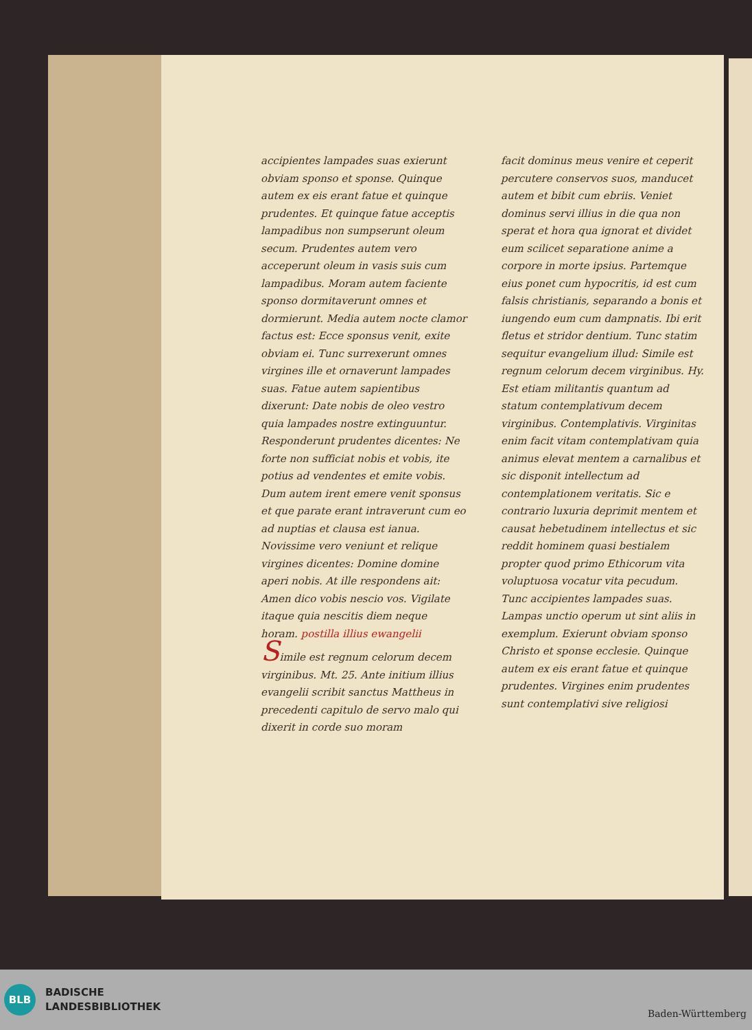accipientes lampades suas exierunt obviam sponso et sponse. Quinque autem ex eis erant fatue et quinque prudentes. Et quinque fatue acceptis lampadibus non sumpserunt oleum secum. Prudentes autem vero acceperunt oleum in vasis suis cum lampadibus. Moram autem faciente sponso dormitaverunt omnes et dormierunt. Media autem nocte clamor factus est: Ecce sponsus venit, exite obviam ei. Tunc surrexerunt omnes virgines ille et ornaverunt lampades suas. Fatue autem sapientibus dixerunt: Date nobis de oleo vestro quia lampades nostre extinguuntur. Responderunt prudentes dicentes: Ne forte non sufficiat nobis et vobis, ite potius ad vendentes et emite vobis. Dum autem irent emere venit sponsus et que parate erant intraverunt cum eo ad nuptias et clausa est ianua. Novissime vero veniunt et relique virgines dicentes: Domine domine aperi nobis. At ille respondens ait: Amen dico vobis nescio vos. Vigilate itaque quia nescitis diem neque horam. postilla illius ewangelii
Simile est regnum celorum decem virginibus. Mt. 25. Ante initium illius evangelii scribit sanctus Mattheus in precedenti capitulo de servo malo qui dixerit in corde suo moram
facit dominus meus venire et ceperit percutere conservos suos, manducet autem et bibit cum ebriis. Veniet dominus servi illius in die qua non sperat et hora qua ignorat et dividet eum scilicet separatione anime a corpore in morte ipsius. Partemque eius ponet cum hypocritis, id est cum falsis christianis, separando a bonis et iungendo eum cum dampnatis. Ibi erit fletus et stridor dentium. Tunc statim sequitur evangelium illud: Simile est regnum celorum decem virginibus. Hy. Est etiam militantis quantum ad statum contemplativum decem virginibus. Contemplativis. Virginitas enim facit vitam contemplativam quia animus elevat mentem a carnalibus et sic disponit intellectum ad contemplationem veritatis. Sic e contrario luxuria deprimit mentem et causat hebetudinem intellectus et sic reddit hominem quasi bestialem propter quod primo Ethicorum vita voluptuosa vocatur vita pecudum. Tunc accipientes lampades suas. Lampas unctio operum ut sint aliis in exemplum. Exierunt obviam sponso Christo et sponse ecclesie. Quinque autem ex eis erant fatue et quinque prudentes. Virgines enim prudentes sunt contemplativi sive religiosi
BLB
BADISCHE
LANDESBIBLIOTHEK
Baden-Württemberg